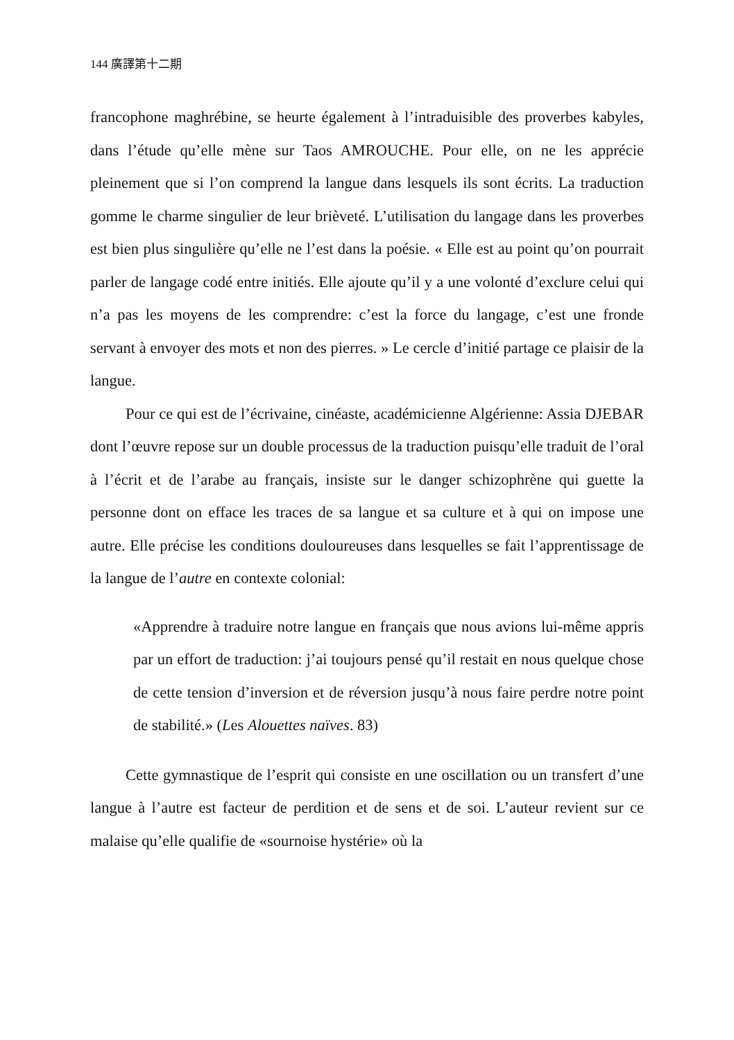144 廣譯第十二期
francophone maghrébine, se heurte également à l’intraduisible des proverbes kabyles, dans l’étude qu’elle mène sur Taos AMROUCHE. Pour elle, on ne les apprécie pleinement que si l’on comprend la langue dans lesquels ils sont écrits. La traduction gomme le charme singulier de leur brièveté. L’utilisation du langage dans les proverbes est bien plus singulière qu’elle ne l’est dans la poésie. « Elle est au point qu’on pourrait parler de langage codé entre initiés. Elle ajoute qu’il y a une volonté d’exclure celui qui n’a pas les moyens de les comprendre: c’est la force du langage, c’est une fronde servant à envoyer des mots et non des pierres. » Le cercle d’initié partage ce plaisir de la langue.
Pour ce qui est de l’écrivaine, cinéaste, académicienne Algérienne: Assia DJEBAR dont l’œuvre repose sur un double processus de la traduction puisqu’elle traduit de l’oral à l’écrit et de l’arabe au français, insiste sur le danger schizophrène qui guette la personne dont on efface les traces de sa langue et sa culture et à qui on impose une autre. Elle précise les conditions douloureuses dans lesquelles se fait l’apprentissage de la langue de l’autre en contexte colonial:
«Apprendre à traduire notre langue en français que nous avions lui-même appris par un effort de traduction: j’ai toujours pensé qu’il restait en nous quelque chose de cette tension d’inversion et de réversion jusqu’à nous faire perdre notre point de stabilité.» (Les Alouettes naïves. 83)
Cette gymnastique de l’esprit qui consiste en une oscillation ou un transfert d’une langue à l’autre est facteur de perdition et de sens et de soi. L’auteur revient sur ce malaise qu’elle qualifie de «sournoise hystérie» où la